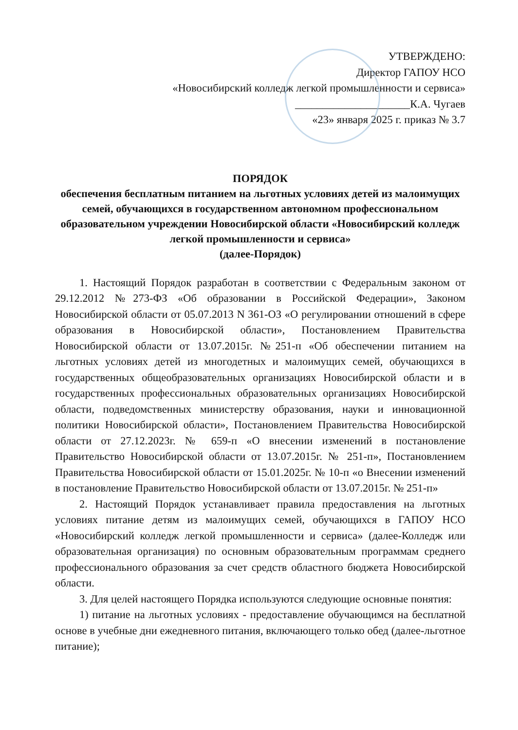УТВЕРЖДЕНО:
Директор ГАПОУ НСО
«Новосибирский колледж легкой промышленности и сервиса»
_____________________К.А. Чугаев
«23» января 2025 г. приказ № 3.7
ПОРЯДОК
обеспечения бесплатным питанием на льготных условиях детей из малоимущих семей, обучающихся в государственном автономном профессиональном образовательном учреждении Новосибирской области «Новосибирский колледж легкой промышленности и сервиса»
(далее-Порядок)
1. Настоящий Порядок разработан в соответствии с Федеральным законом от 29.12.2012 №273-ФЗ «Об образовании в Российской Федерации», Законом Новосибирской области от 05.07.2013 N 361-ОЗ «О регулировании отношений в сфере образования в Новосибирской области», Постановлением Правительства Новосибирской области от 13.07.2015г. №251-п «Об обеспечении питанием на льготных условиях детей из многодетных и малоимущих семей, обучающихся в государственных общеобразовательных организациях Новосибирской области и в государственных профессиональных образовательных организациях Новосибирской области, подведомственных министерству образования, науки и инновационной политики Новосибирской области», Постановлением Правительства Новосибирской области от 27.12.2023г. № 659-п «О внесении изменений в постановление Правительство Новосибирской области от 13.07.2015г. № 251-п», Постановлением Правительства Новосибирской области от 15.01.2025г. № 10-п «о Внесении изменений в постановление Правительство Новосибирской области от 13.07.2015г. № 251-п»
2. Настоящий Порядок устанавливает правила предоставления на льготных условиях питание детям из малоимущих семей, обучающихся в ГАПОУ НСО «Новосибирский колледж легкой промышленности и сервиса» (далее-Колледж или образовательная организация) по основным образовательным программам среднего профессионального образования за счет средств областного бюджета Новосибирской области.
3. Для целей настоящего Порядка используются следующие основные понятия:
1) питание на льготных условиях - предоставление обучающимся на бесплатной основе в учебные дни ежедневного питания, включающего только обед (далее-льготное питание);